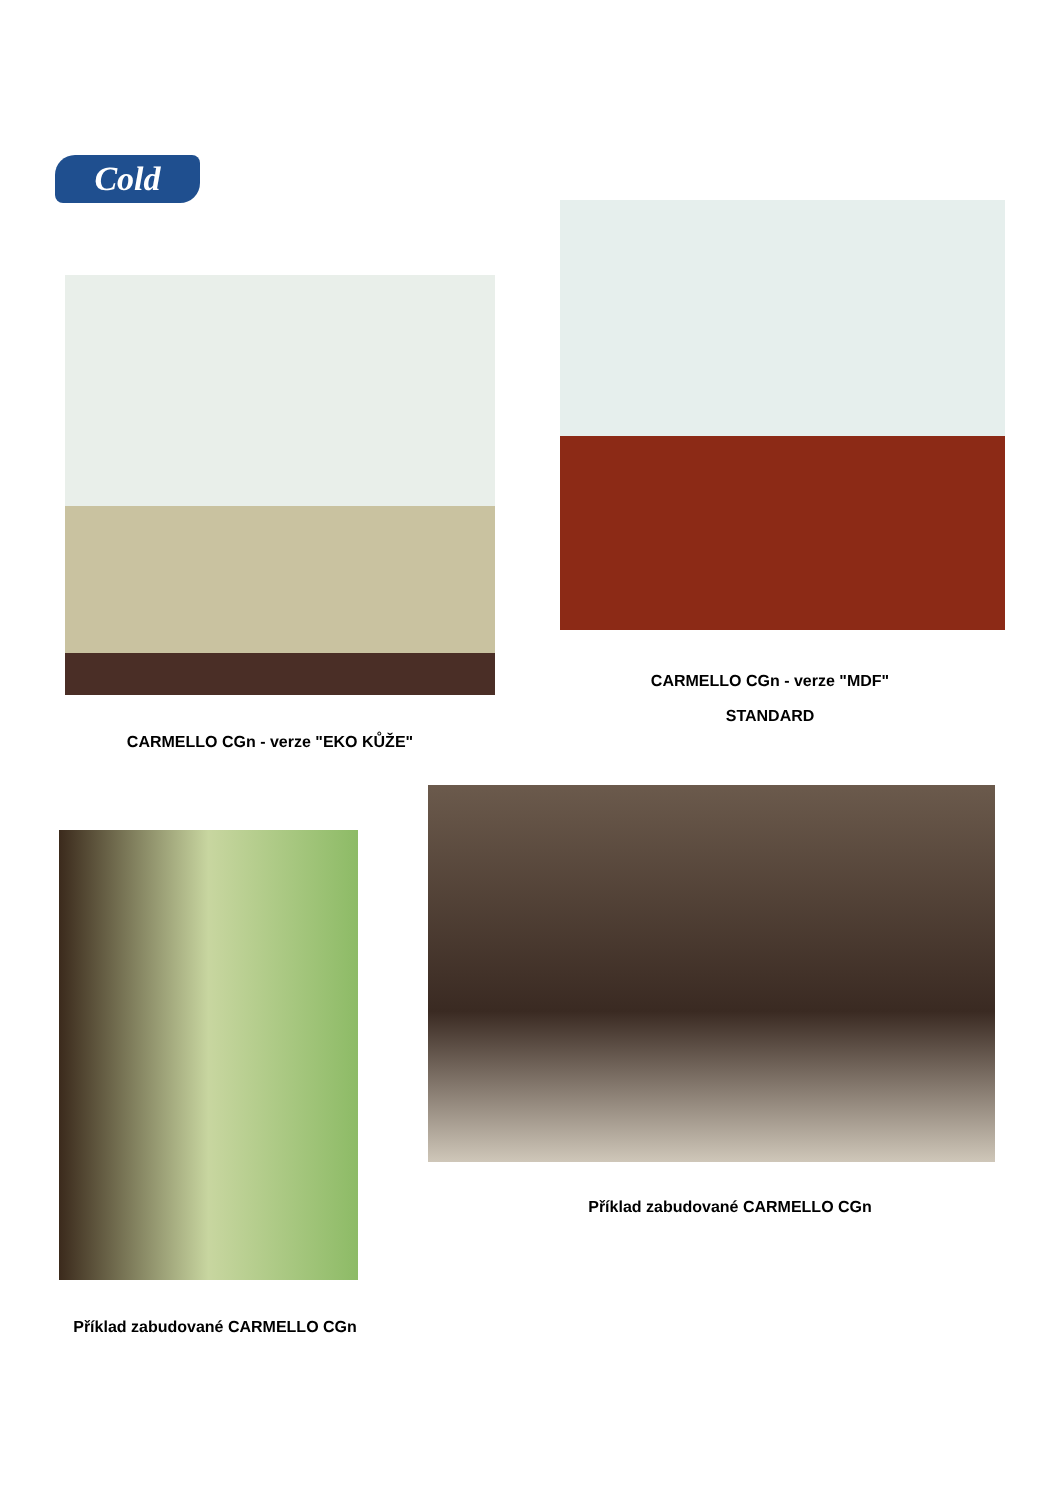Cold
CARMELLO CGn - verze "MDF"
STANDARD
CARMELLO CGn - verze "EKO KŮŽE"
Příklad zabudované CARMELLO CGn
Příklad zabudované CARMELLO CGn